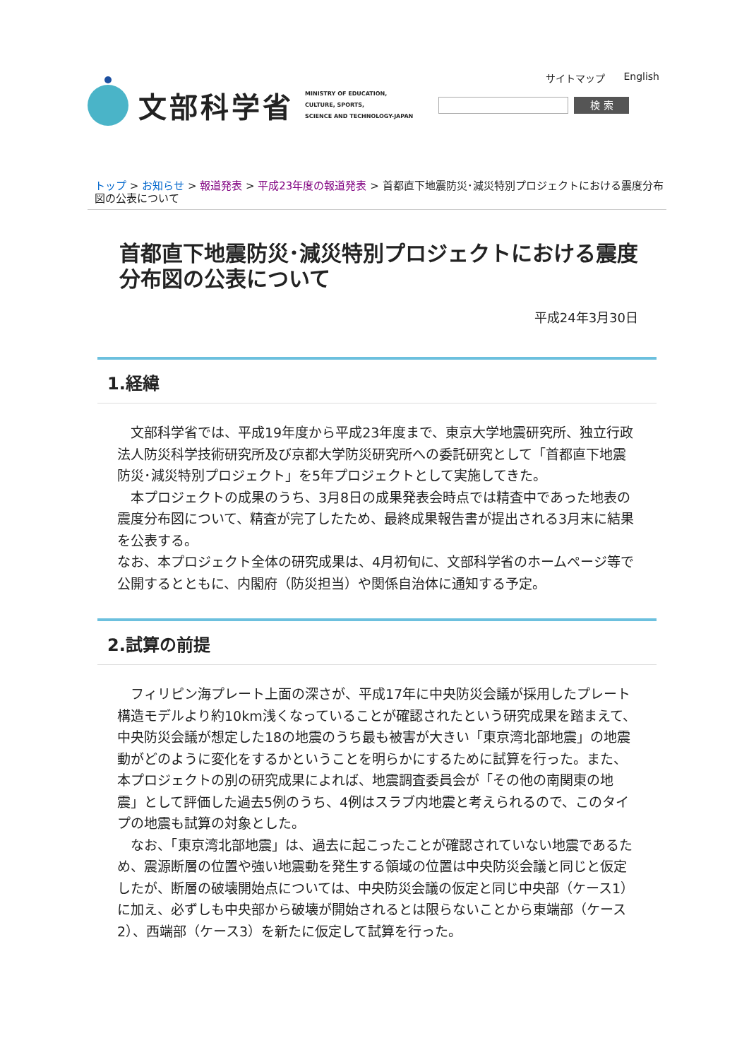サイトマップ English
文部科学省
MINISTRY OF EDUCATION,
CULTURE, SPORTS,
SCIENCE AND TECHNOLOGY-JAPAN
検 索
トップ > お知らせ > 報道発表 > 平成23年度の報道発表 > 首都直下地震防災･減災特別プロジェクトにおける震度分布図の公表について
首都直下地震防災･減災特別プロジェクトにおける震度分布図の公表について
平成24年3月30日
1.経緯
　文部科学省では、平成19年度から平成23年度まで、東京大学地震研究所、独立行政法人防災科学技術研究所及び京都大学防災研究所への委託研究として「首都直下地震防災･減災特別プロジェクト」を5年プロジェクトとして実施してきた。
　本プロジェクトの成果のうち、3月8日の成果発表会時点では精査中であった地表の震度分布図について、精査が完了したため、最終成果報告書が提出される3月末に結果を公表する。
なお、本プロジェクト全体の研究成果は、4月初旬に、文部科学省のホームページ等で公開するとともに、内閣府（防災担当）や関係自治体に通知する予定。
2.試算の前提
　フィリピン海プレート上面の深さが、平成17年に中央防災会議が採用したプレート構造モデルより約10km浅くなっていることが確認されたという研究成果を踏まえて、中央防災会議が想定した18の地震のうち最も被害が大きい「東京湾北部地震」の地震動がどのように変化をするかということを明らかにするために試算を行った。また、本プロジェクトの別の研究成果によれば、地震調査委員会が「その他の南関東の地震」として評価した過去5例のうち、4例はスラブ内地震と考えられるので、このタイプの地震も試算の対象とした。
　なお、「東京湾北部地震」は、過去に起こったことが確認されていない地震であるため、震源断層の位置や強い地震動を発生する領域の位置は中央防災会議と同じと仮定したが、断層の破壊開始点については、中央防災会議の仮定と同じ中央部（ケース1）に加え、必ずしも中央部から破壊が開始されるとは限らないことから東端部（ケース2）、西端部（ケース3）を新たに仮定して試算を行った。